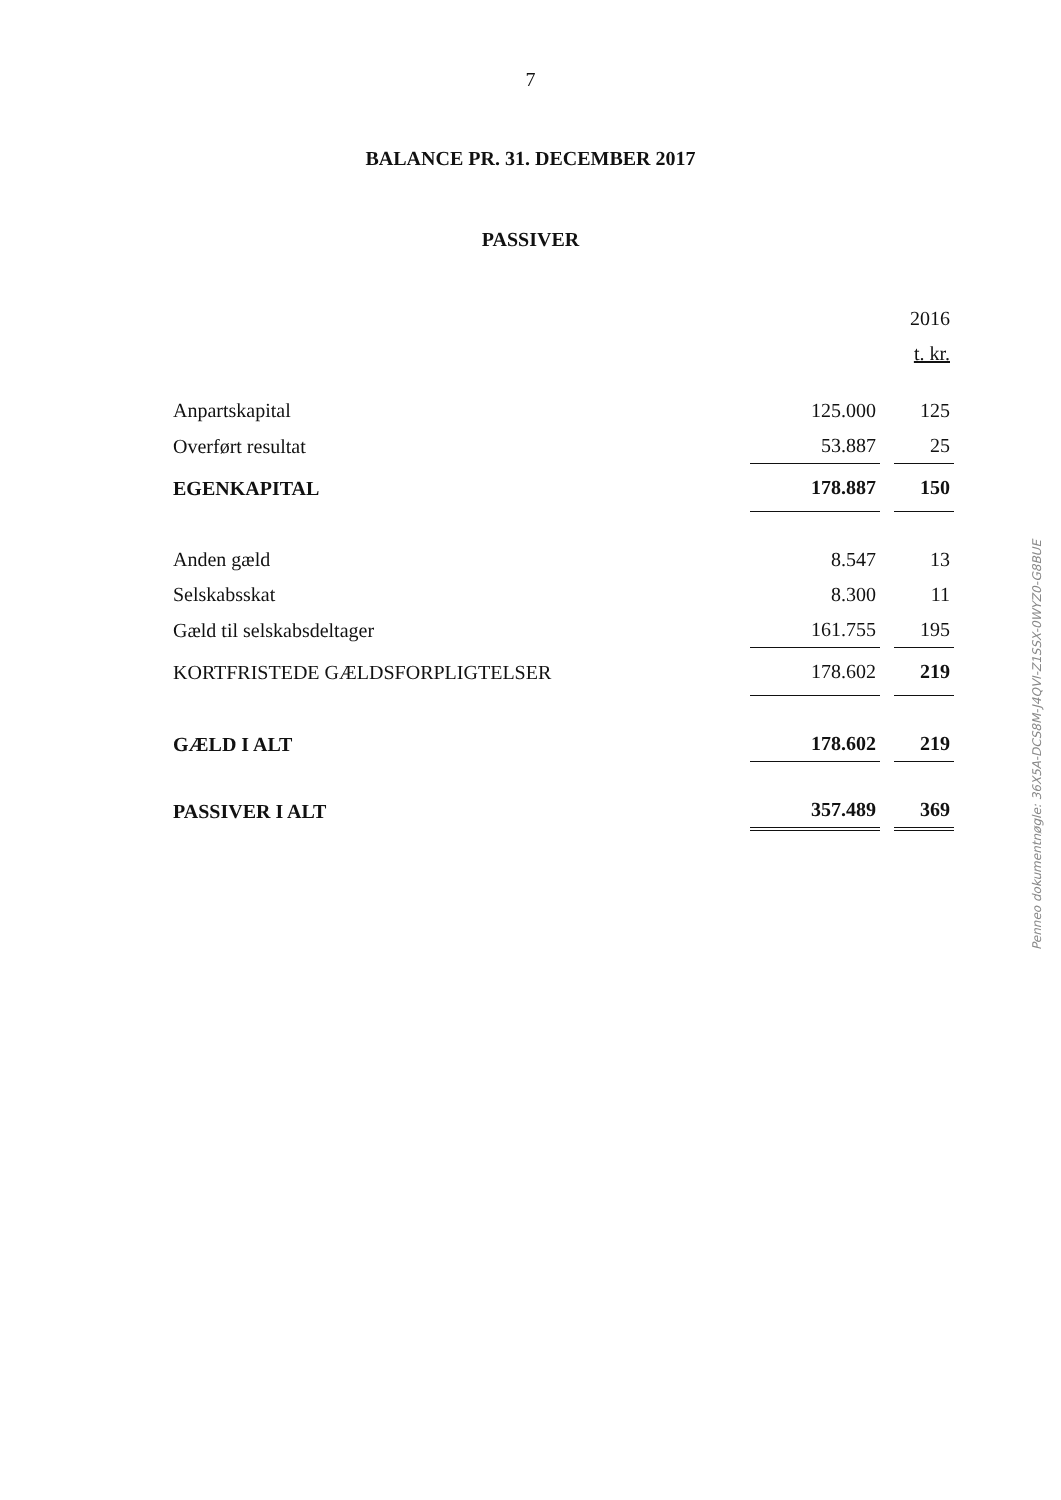7
BALANCE PR. 31. DECEMBER 2017
PASSIVER
| | | | 2016 |
| | | | t. kr. |
| Anpartskapital | 125.000 | | 125 |
| Overført resultat | 53.887 | | 25 |
| EGENKAPITAL | 178.887 | | 150 |
| Anden gæld | 8.547 | | 13 |
| Selskabsskat | 8.300 | | 11 |
| Gæld til selskabsdeltager | 161.755 | | 195 |
| KORTFRISTEDE GÆLDSFORPLIGTELSER | 178.602 | | 219 |
| GÆLD I ALT | 178.602 | | 219 |
| PASSIVER I ALT | 357.489 | | 369 |
Penneo dokumentnøgle: 36X5A-DCS8M-J4QVI-Z1SSX-0WYZ0-G8BUE